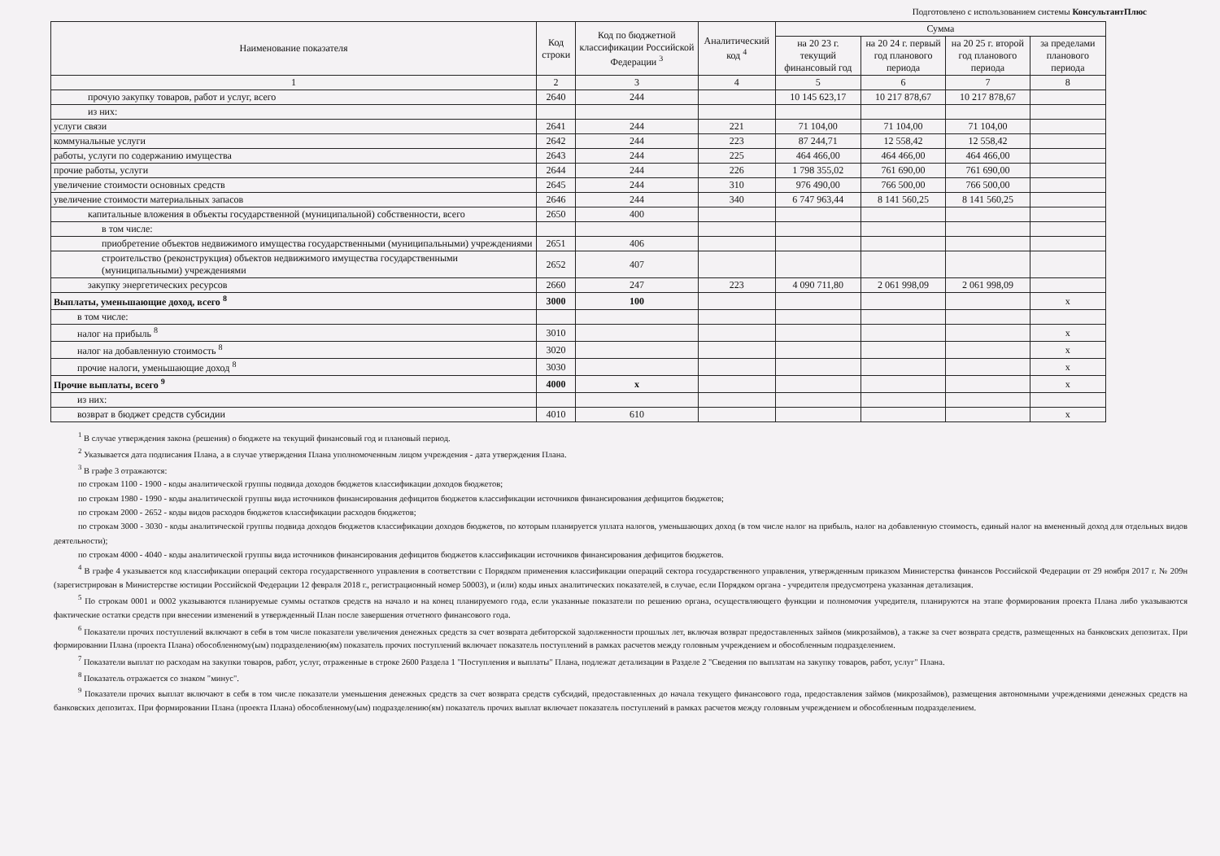Подготовлено с использованием системы КонсультантПлюс
| Наименование показателя | Код строки | Код по бюджетной классификации Российской Федерации <sup>3</sup> | Аналитический код <sup>4</sup> | Сумма | | | |
| --- | --- | --- | --- | --- | --- | --- | --- |
| | | | | на 20 23 г. текущий финансовый год | на 20 24 г. первый год планового периода | на 20 25 г. второй год планового периода | за пределами планового периода |
| 1 | 2 | 3 | 4 | 5 | 6 | 7 | 8 |
| прочую закупку товаров, работ и услуг, всего | 2640 | 244 | | 10 145 623,17 | 10 217 878,67 | 10 217 878,67 | |
| из них: | | | | | | | |
| услуги связи | 2641 | 244 | 221 | 71 104,00 | 71 104,00 | 71 104,00 | |
| коммунальные услуги | 2642 | 244 | 223 | 87 244,71 | 12 558,42 | 12 558,42 | |
| работы, услуги по содержанию имущества | 2643 | 244 | 225 | 464 466,00 | 464 466,00 | 464 466,00 | |
| прочие работы, услуги | 2644 | 244 | 226 | 1 798 355,02 | 761 690,00 | 761 690,00 | |
| увеличение стоимости основных средств | 2645 | 244 | 310 | 976 490,00 | 766 500,00 | 766 500,00 | |
| увеличение стоимости материальных запасов | 2646 | 244 | 340 | 6 747 963,44 | 8 141 560,25 | 8 141 560,25 | |
| капитальные вложения в объекты государственной (муниципальной) собственности, всего | 2650 | 400 | | | | | |
| в том числе: | | | | | | | |
| приобретение объектов недвижимого имущества государственными (муниципальными) учреждениями | 2651 | 406 | | | | | |
| строительство (реконструкция) объектов недвижимого имущества государственными (муниципальными) учреждениями | 2652 | 407 | | | | | |
| закупку энергетических ресурсов | 2660 | 247 | 223 | 4 090 711,80 | 2 061 998,09 | 2 061 998,09 | |
| Выплаты, уменьшающие доход, всего <sup>8</sup> | 3000 | 100 | | | | | x |
| в том числе: | | | | | | | |
| налог на прибыль <sup>8</sup> | 3010 | | | | | | x |
| налог на добавленную стоимость <sup>8</sup> | 3020 | | | | | | x |
| прочие налоги, уменьшающие доход <sup>8</sup> | 3030 | | | | | | x |
| Прочие выплаты, всего <sup>9</sup> | 4000 | x | | | | | x |
| из них: | | | | | | | |
| возврат в бюджет средств субсидии | 4010 | 610 | | | | | x |
<sup>1</sup> В случае утверждения закона (решения) о бюджете на текущий финансовый год и плановый период.
<sup>2</sup> Указывается дата подписания Плана, а в случае утверждения Плана уполномоченным лицом учреждения - дата утверждения Плана.
<sup>3</sup> В графе 3 отражаются:
по строкам 1100 - 1900 - коды аналитической группы подвида доходов бюджетов классификации доходов бюджетов;
по строкам 1980 - 1990 - коды аналитической группы вида источников финансирования дефицитов бюджетов классификации источников финансирования дефицитов бюджетов;
по строкам 2000 - 2652 - коды видов расходов бюджетов классификации расходов бюджетов;
по строкам 3000 - 3030 - коды аналитической группы подвида доходов бюджетов классификации доходов бюджетов, по которым планируется уплата налогов, уменьшающих доход (в том числе налог на прибыль, налог на добавленную стоимость, единый налог на вмененный доход для отдельных видов деятельности);
по строкам 4000 - 4040 - коды аналитической группы вида источников финансирования дефицитов бюджетов классификации источников финансирования дефицитов бюджетов.
<sup>4</sup> В графе 4 указывается код классификации операций сектора государственного управления в соответствии с Порядком применения классификации операций сектора государственного управления, утвержденным приказом Министерства финансов Российской Федерации от 29 ноября 2017 г. № 209н (зарегистрирован в Министерстве юстиции Российской Федерации 12 февраля 2018 г., регистрационный номер 50003), и (или) коды иных аналитических показателей, в случае, если Порядком органа - учредителя предусмотрена указанная детализация.
<sup>5</sup> По строкам 0001 и 0002 указываются планируемые суммы остатков средств на начало и на конец планируемого года, если указанные показатели по решению органа, осуществляющего функции и полномочия учредителя, планируются на этапе формирования проекта Плана либо указываются фактические остатки средств при внесении изменений в утвержденный План после завершения отчетного финансового года.
<sup>6</sup> Показатели прочих поступлений включают в себя в том числе показатели увеличения денежных средств за счет возврата дебиторской задолженности прошлых лет, включая возврат предоставленных займов (микрозаймов), а также за счет возврата средств, размещенных на банковских депозитах. При формировании Плана (проекта Плана) обособленному(ым) подразделению(ям) показатель прочих поступлений включает показатель поступлений в рамках расчетов между головным учреждением и обособленным подразделением.
<sup>7</sup> Показатели выплат по расходам на закупки товаров, работ, услуг, отраженные в строке 2600 Раздела 1 "Поступления и выплаты" Плана, подлежат детализации в Разделе 2 "Сведения по выплатам на закупку товаров, работ, услуг" Плана.
<sup>8</sup> Показатель отражается со знаком "минус".
<sup>9</sup> Показатели прочих выплат включают в себя в том числе показатели уменьшения денежных средств за счет возврата средств субсидий, предоставленных до начала текущего финансового года, предоставления займов (микрозаймов), размещения автономными учреждениями денежных средств на банковских депозитах. При формировании Плана (проекта Плана) обособленному(ым) подразделению(ям) показатель прочих выплат включает показатель поступлений в рамках расчетов между головным учреждением и обособленным подразделением.